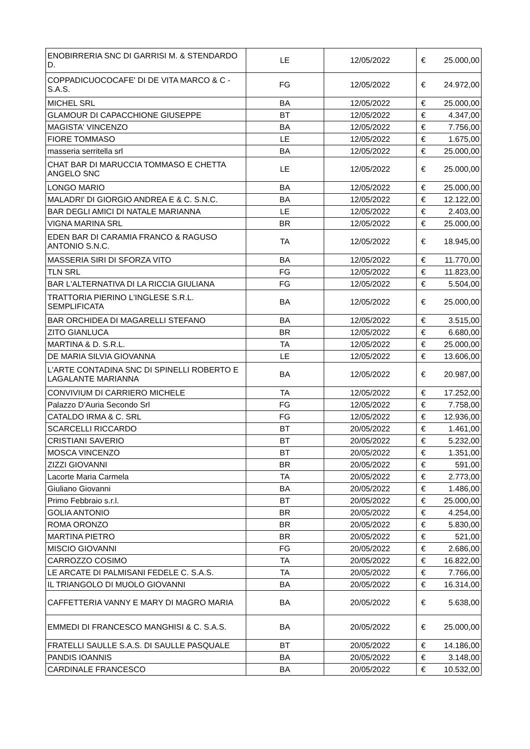| ENOBIRRERIA SNC DI GARRISI M. & STENDARDO D. | LE | 12/05/2022 | € | 25.000,00 |
| COPPADICUOCOCAFE' DI DE VITA MARCO & C - S.A.S. | FG | 12/05/2022 | € | 24.972,00 |
| MICHEL SRL | BA | 12/05/2022 | € | 25.000,00 |
| GLAMOUR DI CAPACCHIONE GIUSEPPE | BT | 12/05/2022 | € | 4.347,00 |
| MAGISTA' VINCENZO | BA | 12/05/2022 | € | 7.756,00 |
| FIORE TOMMASO | LE | 12/05/2022 | € | 1.675,00 |
| masseria serritella srl | BA | 12/05/2022 | € | 25.000,00 |
| CHAT BAR DI MARUCCIA TOMMASO E CHETTA ANGELO SNC | LE | 12/05/2022 | € | 25.000,00 |
| LONGO MARIO | BA | 12/05/2022 | € | 25.000,00 |
| MALADRI' DI GIORGIO ANDREA E & C. S.N.C. | BA | 12/05/2022 | € | 12.122,00 |
| BAR DEGLI AMICI DI NATALE MARIANNA | LE | 12/05/2022 | € | 2.403,00 |
| VIGNA MARINA SRL | BR | 12/05/2022 | € | 25.000,00 |
| EDEN BAR DI CARAMIA FRANCO & RAGUSO ANTONIO S.N.C. | TA | 12/05/2022 | € | 18.945,00 |
| MASSERIA SIRI DI SFORZA VITO | BA | 12/05/2022 | € | 11.770,00 |
| TLN SRL | FG | 12/05/2022 | € | 11.823,00 |
| BAR L'ALTERNATIVA DI LA RICCIA GIULIANA | FG | 12/05/2022 | € | 5.504,00 |
| TRATTORIA PIERINO L'INGLESE S.R.L. SEMPLIFICATA | BA | 12/05/2022 | € | 25.000,00 |
| BAR ORCHIDEA DI MAGARELLI STEFANO | BA | 12/05/2022 | € | 3.515,00 |
| ZITO GIANLUCA | BR | 12/05/2022 | € | 6.680,00 |
| MARTINA & D. S.R.L. | TA | 12/05/2022 | € | 25.000,00 |
| DE MARIA SILVIA GIOVANNA | LE | 12/05/2022 | € | 13.606,00 |
| L'ARTE CONTADINA SNC DI SPINELLI ROBERTO E LAGALANTE MARIANNA | BA | 12/05/2022 | € | 20.987,00 |
| CONVIVIUM DI CARRIERO MICHELE | TA | 12/05/2022 | € | 17.252,00 |
| Palazzo D'Auria Secondo Srl | FG | 12/05/2022 | € | 7.758,00 |
| CATALDO IRMA & C. SRL | FG | 12/05/2022 | € | 12.936,00 |
| SCARCELLI RICCARDO | BT | 20/05/2022 | € | 1.461,00 |
| CRISTIANI SAVERIO | BT | 20/05/2022 | € | 5.232,00 |
| MOSCA VINCENZO | BT | 20/05/2022 | € | 1.351,00 |
| ZIZZI GIOVANNI | BR | 20/05/2022 | € | 591,00 |
| Lacorte Maria Carmela | TA | 20/05/2022 | € | 2.773,00 |
| Giuliano Giovanni | BA | 20/05/2022 | € | 1.486,00 |
| Primo Febbraio s.r.l. | BT | 20/05/2022 | € | 25.000,00 |
| GOLIA ANTONIO | BR | 20/05/2022 | € | 4.254,00 |
| ROMA ORONZO | BR | 20/05/2022 | € | 5.830,00 |
| MARTINA PIETRO | BR | 20/05/2022 | € | 521,00 |
| MISCIO GIOVANNI | FG | 20/05/2022 | € | 2.686,00 |
| CARROZZO COSIMO | TA | 20/05/2022 | € | 16.822,00 |
| LE ARCATE DI PALMISANI FEDELE C. S.A.S. | TA | 20/05/2022 | € | 7.766,00 |
| IL TRIANGOLO DI MUOLO GIOVANNI | BA | 20/05/2022 | € | 16.314,00 |
| CAFFETTERIA VANNY E MARY DI MAGRO MARIA | BA | 20/05/2022 | € | 5.638,00 |
| EMMEDI DI FRANCESCO MANGHISI & C. S.A.S. | BA | 20/05/2022 | € | 25.000,00 |
| FRATELLI SAULLE S.A.S. DI SAULLE PASQUALE | BT | 20/05/2022 | € | 14.186,00 |
| PANDIS IOANNIS | BA | 20/05/2022 | € | 3.148,00 |
| CARDINALE FRANCESCO | BA | 20/05/2022 | € | 10.532,00 |